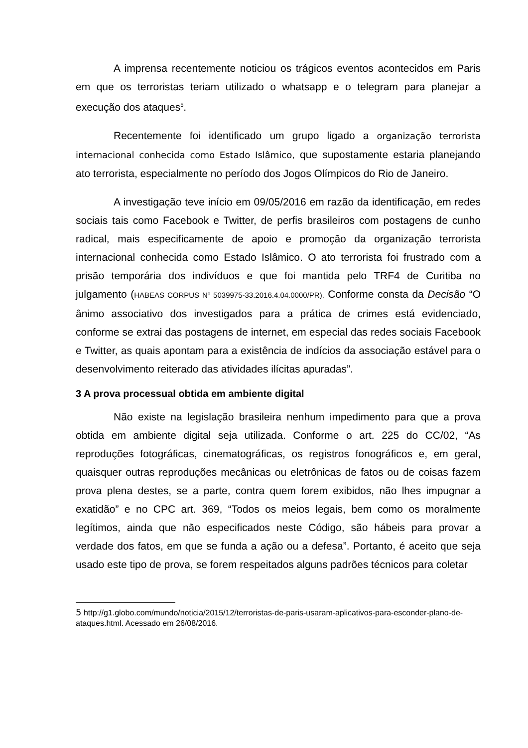A imprensa recentemente noticiou os trágicos eventos acontecidos em Paris em que os terroristas teriam utilizado o whatsapp e o telegram para planejar a execução dos ataques<sup>5</sup>.
Recentemente foi identificado um grupo ligado a organização terrorista internacional conhecida como Estado Islâmico, que supostamente estaria planejando ato terrorista, especialmente no período dos Jogos Olímpicos do Rio de Janeiro.
A investigação teve início em 09/05/2016 em razão da identificação, em redes sociais tais como Facebook e Twitter, de perfis brasileiros com postagens de cunho radical, mais especificamente de apoio e promoção da organização terrorista internacional conhecida como Estado Islâmico. O ato terrorista foi frustrado com a prisão temporária dos indivíduos e que foi mantida pelo TRF4 de Curitiba no julgamento (HABEAS CORPUS Nº 5039975-33.2016.4.04.0000/PR). Conforme consta da Decisão “O ânimo associativo dos investigados para a prática de crimes está evidenciado, conforme se extrai das postagens de internet, em especial das redes sociais Facebook e Twitter, as quais apontam para a existência de indícios da associação estável para o desenvolvimento reiterado das atividades ilícitas apuradas”.
3 A prova processual obtida em ambiente digital
Não existe na legislação brasileira nenhum impedimento para que a prova obtida em ambiente digital seja utilizada. Conforme o art. 225 do CC/02, “As reproduções fotográficas, cinematográficas, os registros fonográficos e, em geral, quaisquer outras reproduções mecânicas ou eletrônicas de fatos ou de coisas fazem prova plena destes, se a parte, contra quem forem exibidos, não lhes impugnar a exatidão” e no CPC art. 369, “Todos os meios legais, bem como os moralmente legítimos, ainda que não especificados neste Código, são hábeis para provar a verdade dos fatos, em que se funda a ação ou a defesa”. Portanto, é aceito que seja usado este tipo de prova, se forem respeitados alguns padrões técnicos para coletar
5 http://g1.globo.com/mundo/noticia/2015/12/terroristas-de-paris-usaram-aplicativos-para-esconder-plano-de-ataques.html. Acessado em 26/08/2016.